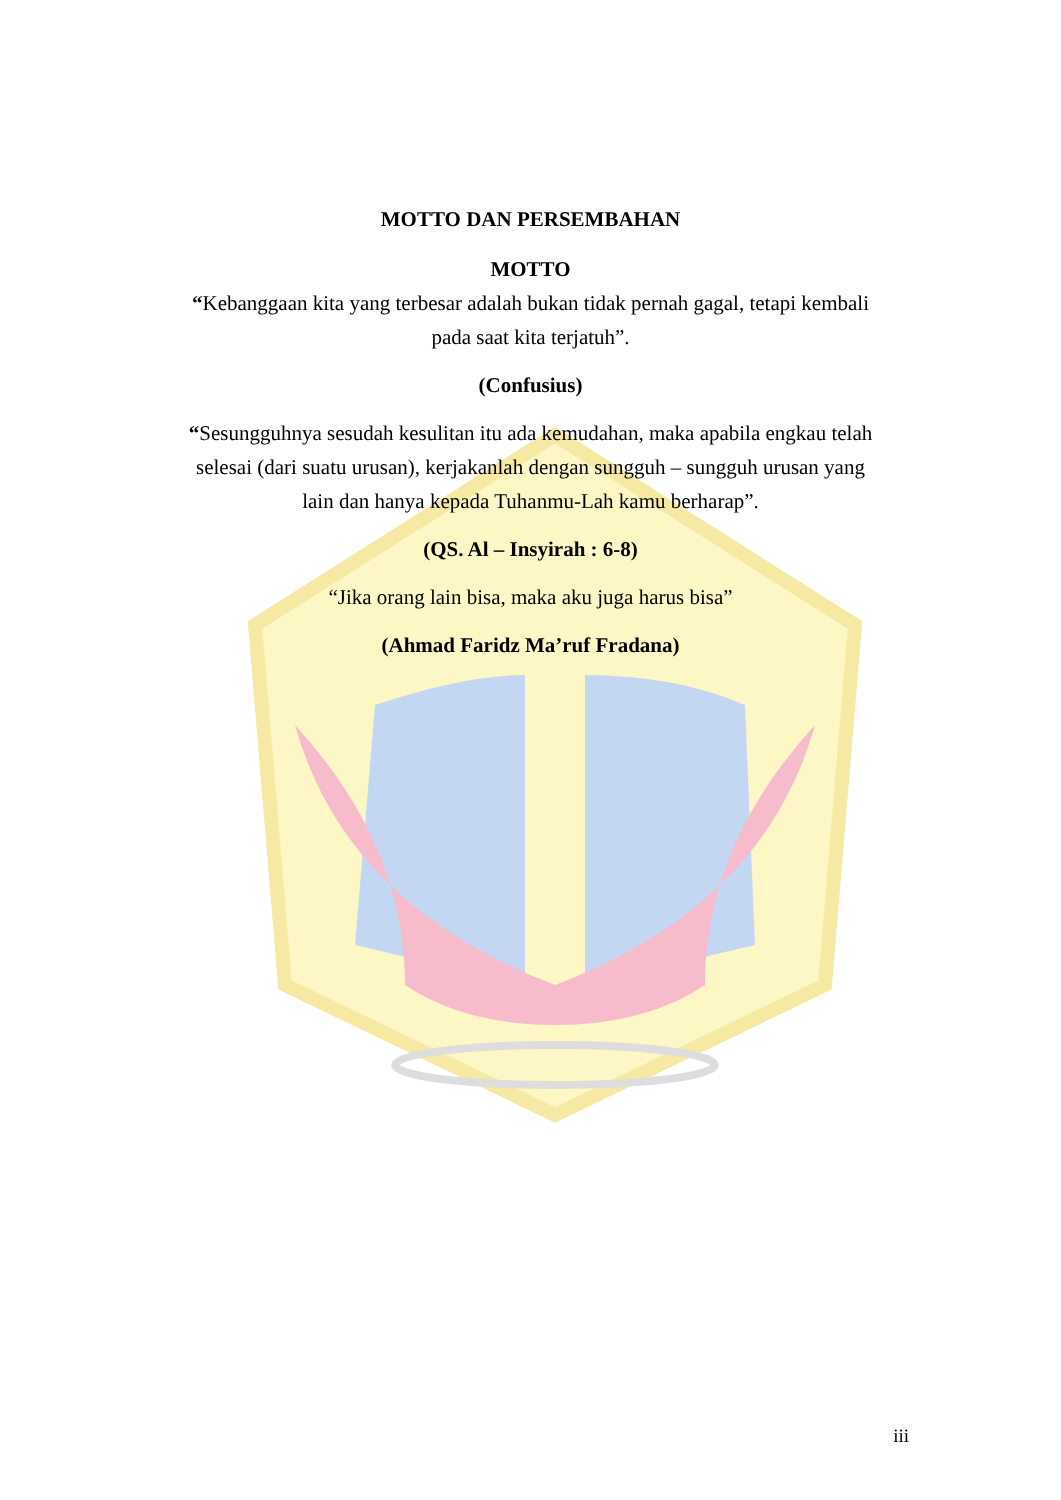MOTTO DAN PERSEMBAHAN
MOTTO
“Kebanggaan kita yang terbesar adalah bukan tidak pernah gagal, tetapi kembali pada saat kita terjatuh”.
(Confusius)
“Sesungguhnya sesudah kesulitan itu ada kemudahan, maka apabila engkau telah selesai (dari suatu urusan), kerjakanlah dengan sungguh – sungguh urusan yang lain dan hanya kepada Tuhanmu-Lah kamu berharap”.
(QS. Al – Insyirah : 6-8)
“Jika orang lain bisa, maka aku juga harus bisa”
(Ahmad Faridz Ma’ruf Fradana)
iii